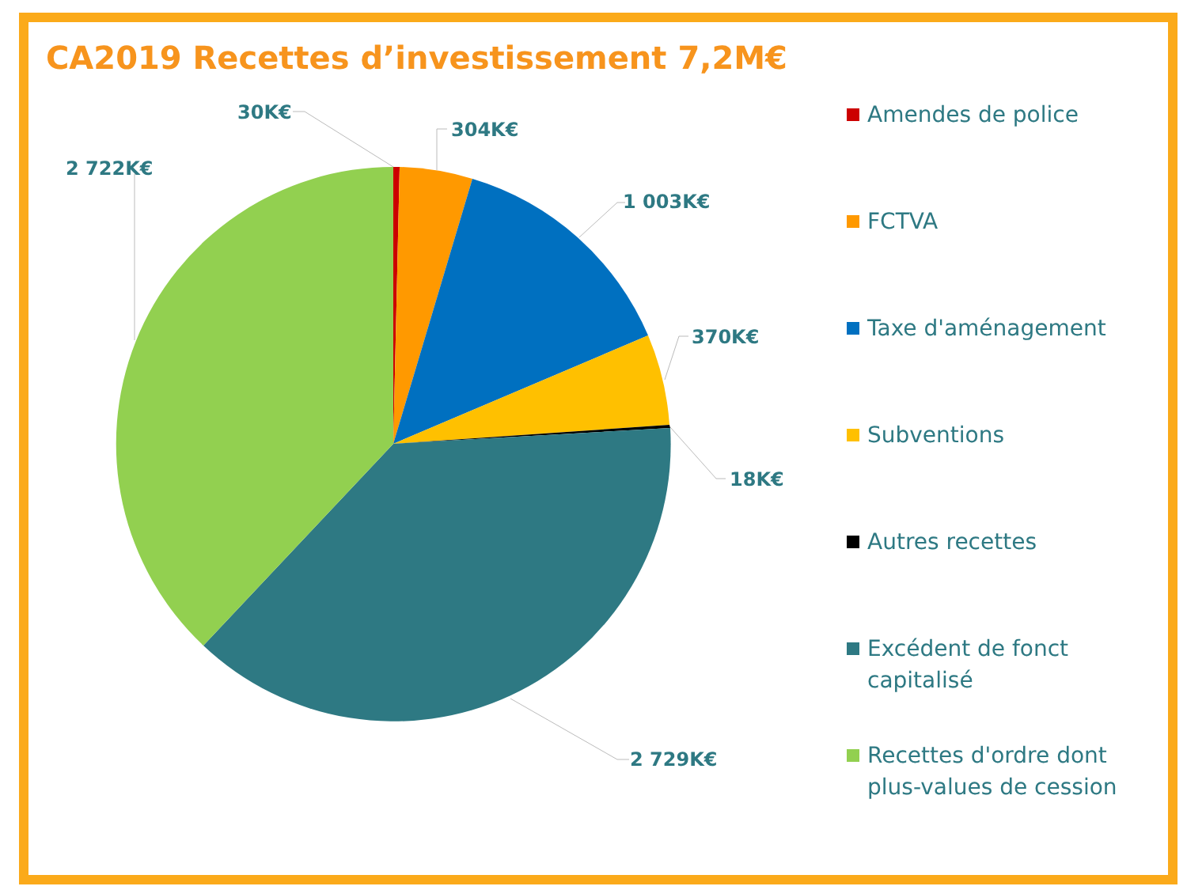CA2019 Recettes d’investissement 7,2M€
30K€
304K€
1 003K€
370K€
18K€
2 729K€
2 722K€
Amendes de police
FCTVA
Taxe d'aménagement
Subventions
Autres recettes
Excédent de fonct capitalisé
Recettes d'ordre dont plus-values de cession